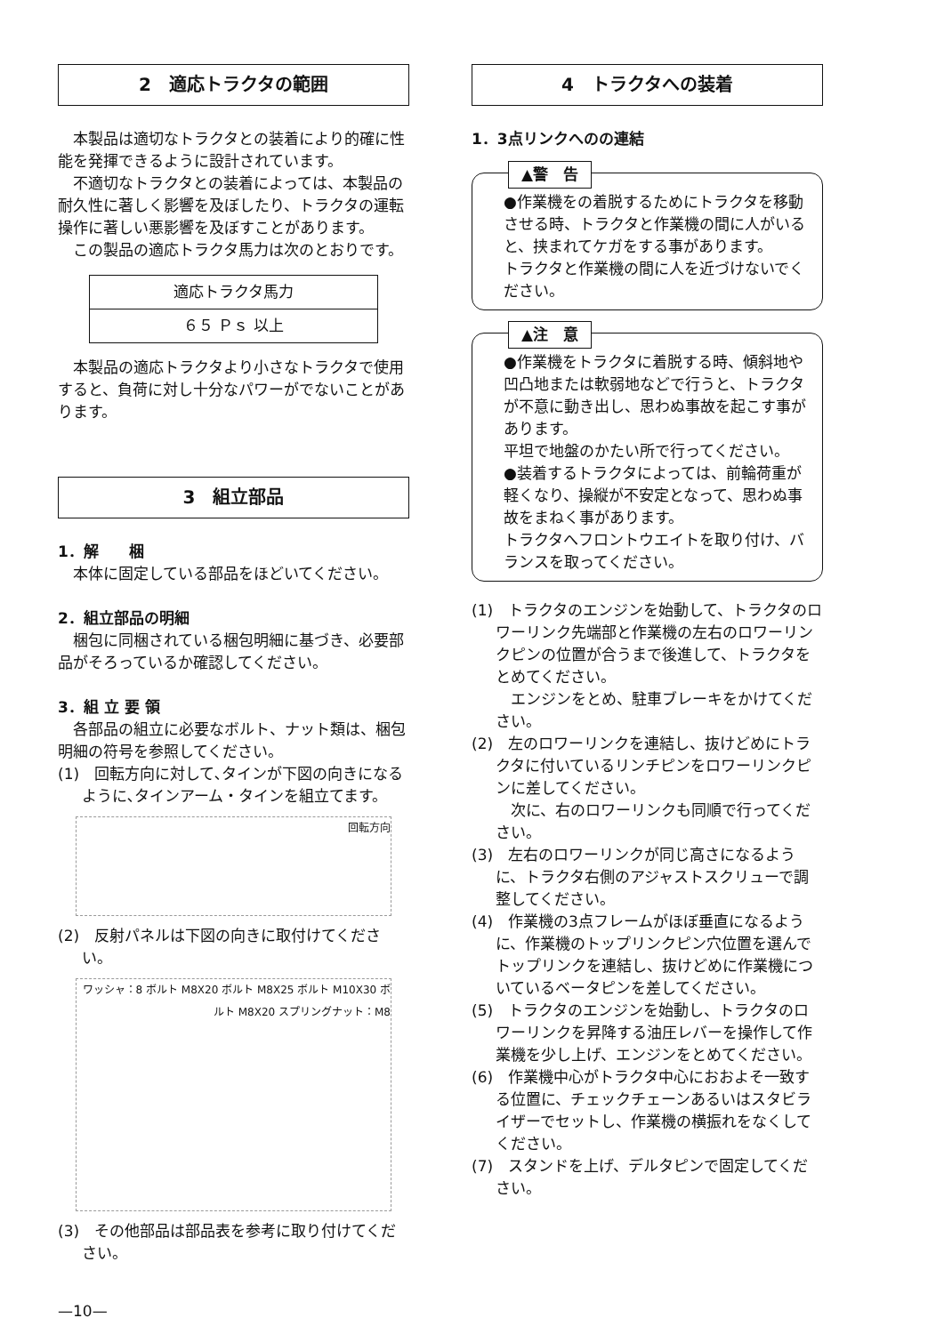2　適応トラクタの範囲
本製品は適切なトラクタとの装着により的確に性能を発揮できるように設計されています。
不適切なトラクタとの装着によっては、本製品の耐久性に著しく影響を及ぼしたり、トラクタの運転操作に著しい悪影響を及ぼすことがあります。
この製品の適応トラクタ馬力は次のとおりです。
| 適応トラクタ馬力 |
| ６５ Ｐｓ 以上 |
本製品の適応トラクタより小さなトラクタで使用すると、負荷に対し十分なパワーがでないことがあります。
3　組立部品
1．解　　梱
本体に固定している部品をほどいてください。
2．組立部品の明細
梱包に同梱されている梱包明細に基づき、必要部品がそろっているか確認してください。
3．組 立 要 領
各部品の組立に必要なボルト、ナット類は、梱包明細の符号を参照してください。
(1)　回転方向に対して､タインが下図の向きになるように､タインアーム・タインを組立てます。
回転方向
(2)　反射パネルは下図の向きに取付けてください。
ワッシャ：8 ボルト M8X20 ボルト M8X25 ボルト M10X30 ボルト M8X20 スプリングナット：M8
(3)　その他部品は部品表を参考に取り付けてください。
—10—
4　トラクタへの装着
1．3点リンクへのの連結
▲警　告
●作業機をの着脱するためにトラクタを移動させる時、トラクタと作業機の間に人がいると、挟まれてケガをする事があります。
トラクタと作業機の間に人を近づけないでください。
▲注　意
●作業機をトラクタに着脱する時、傾斜地や凹凸地または軟弱地などで行うと、トラクタが不意に動き出し、思わぬ事故を起こす事があります。
平坦で地盤のかたい所で行ってください。
●装着するトラクタによっては、前輪荷重が軽くなり、操縦が不安定となって、思わぬ事故をまねく事があります。
トラクタへフロントウエイトを取り付け、バランスを取ってください。
(1)　トラクタのエンジンを始動して、トラクタのロワーリンク先端部と作業機の左右のロワーリンクピンの位置が合うまで後進して、トラクタをとめてください。
　エンジンをとめ、駐車ブレーキをかけてください。
(2)　左のロワーリンクを連結し、抜けどめにトラクタに付いているリンチピンをロワーリンクピンに差してください。
　次に、右のロワーリンクも同順で行ってください。
(3)　左右のロワーリンクが同じ高さになるように、トラクタ右側のアジャストスクリューで調整してください。
(4)　作業機の3点フレームがほぼ垂直になるように、作業機のトップリンクピン穴位置を選んでトップリンクを連結し、抜けどめに作業機についているベータピンを差してください。
(5)　トラクタのエンジンを始動し、トラクタのロワーリンクを昇降する油圧レバーを操作して作業機を少し上げ、エンジンをとめてください。
(6)　作業機中心がトラクタ中心におおよそ一致する位置に、チェックチェーンあるいはスタビライザーでセットし、作業機の横振れをなくしてください。
(7)　スタンドを上げ、デルタピンで固定してください。